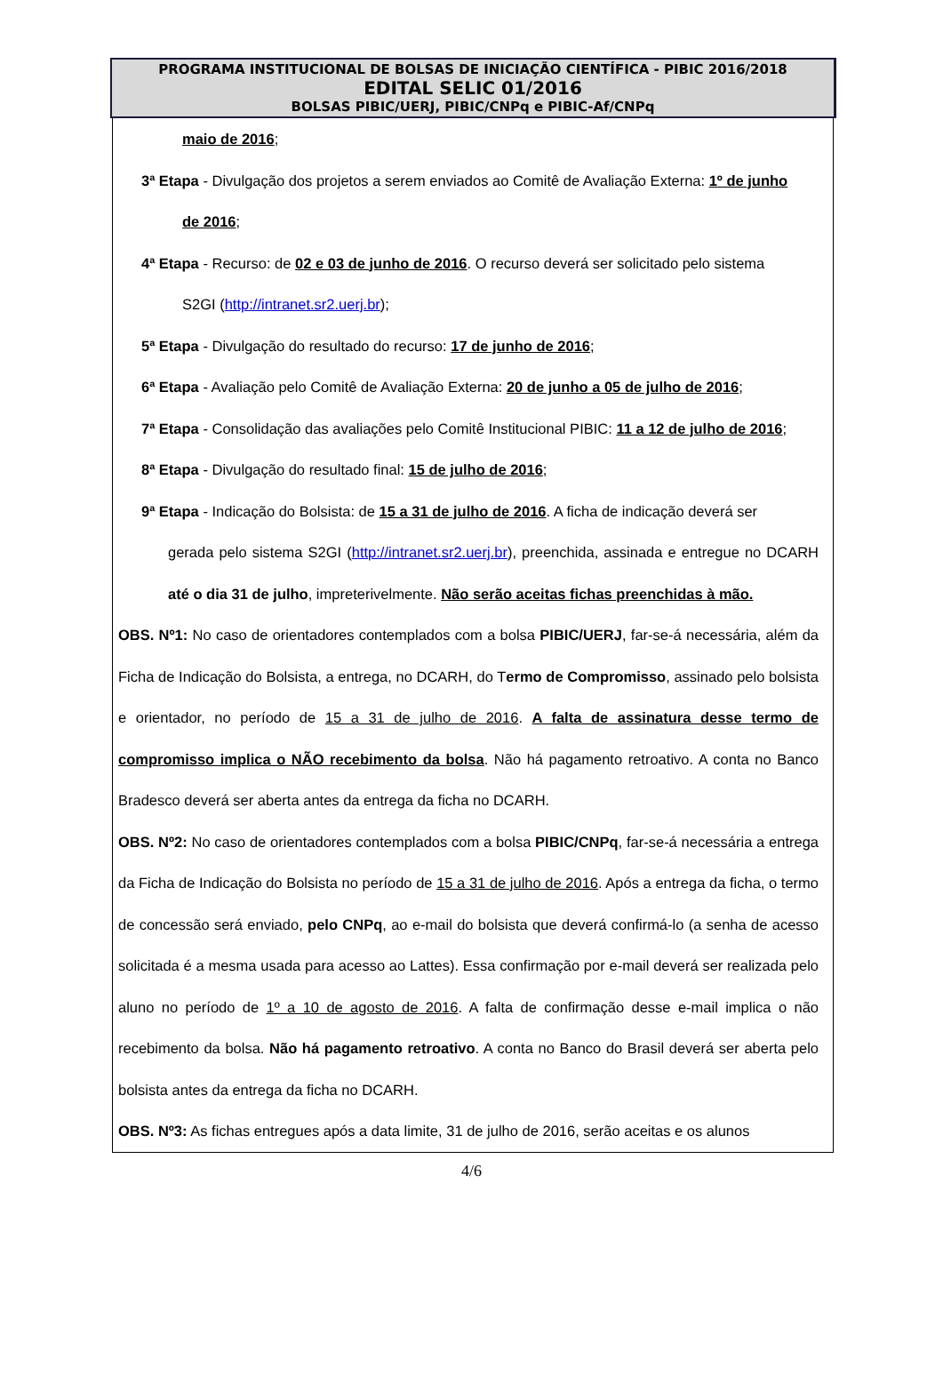PROGRAMA INSTITUCIONAL DE BOLSAS DE INICIAÇÃO CIENTÍFICA - PIBIC 2016/2018
EDITAL SELIC 01/2016
BOLSAS PIBIC/UERJ, PIBIC/CNPq e PIBIC-Af/CNPq
maio de 2016;
3ª Etapa - Divulgação dos projetos a serem enviados ao Comitê de Avaliação Externa: 1º de junho
de 2016;
4ª Etapa - Recurso: de 02 e 03 de junho de 2016. O recurso deverá ser solicitado pelo sistema
S2GI (http://intranet.sr2.uerj.br);
5ª Etapa - Divulgação do resultado do recurso: 17 de junho de 2016;
6ª Etapa - Avaliação pelo Comitê de Avaliação Externa: 20 de junho a 05 de julho de 2016;
7ª Etapa - Consolidação das avaliações pelo Comitê Institucional PIBIC: 11 a 12 de julho de 2016;
8ª Etapa - Divulgação do resultado final: 15 de julho de 2016;
9ª Etapa - Indicação do Bolsista: de 15 a 31 de julho de 2016. A ficha de indicação deverá ser
gerada pelo sistema S2GI (http://intranet.sr2.uerj.br), preenchida, assinada e entregue no DCARH até o dia 31 de julho, impreterivelmente. Não serão aceitas fichas preenchidas à mão.
OBS. Nº1: No caso de orientadores contemplados com a bolsa PIBIC/UERJ, far-se-á necessária, além da Ficha de Indicação do Bolsista, a entrega, no DCARH, do Termo de Compromisso, assinado pelo bolsista e orientador, no período de 15 a 31 de julho de 2016. A falta de assinatura desse termo de compromisso implica o NÃO recebimento da bolsa. Não há pagamento retroativo. A conta no Banco Bradesco deverá ser aberta antes da entrega da ficha no DCARH.
OBS. Nº2: No caso de orientadores contemplados com a bolsa PIBIC/CNPq, far-se-á necessária a entrega da Ficha de Indicação do Bolsista no período de 15 a 31 de julho de 2016. Após a entrega da ficha, o termo de concessão será enviado, pelo CNPq, ao e-mail do bolsista que deverá confirmá-lo (a senha de acesso solicitada é a mesma usada para acesso ao Lattes). Essa confirmação por e-mail deverá ser realizada pelo aluno no período de 1º a 10 de agosto de 2016. A falta de confirmação desse e-mail implica o não recebimento da bolsa. Não há pagamento retroativo. A conta no Banco do Brasil deverá ser aberta pelo bolsista antes da entrega da ficha no DCARH.
OBS. Nº3: As fichas entregues após a data limite, 31 de julho de 2016, serão aceitas e os alunos
4/6